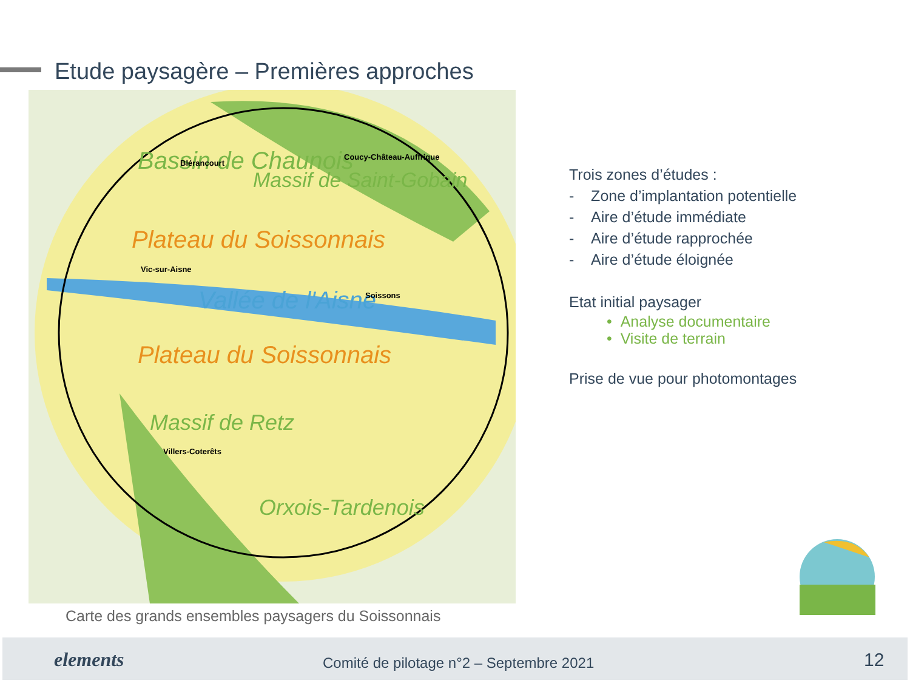Etude paysagère – Premières approches
Bassin de Chaunois
Plateau du Soissonnais
Vallée de l'Aisne
Plateau du Soissonnais
Massif de Retz
Orxois-Tardenois
Massif de Saint-Gobain
Blérancourt
Coucy-Château-Auffrique
Vic-sur-Aisne
Soissons
Villers-Coterêts
Carte des grands ensembles paysagers du Soissonnais
Trois zones d’études :
- Zone d’implantation potentielle
- Aire d’étude immédiate
- Aire d’étude rapprochée
- Aire d’étude éloignée
Etat initial paysager
• Analyse documentaire
• Visite de terrain
Prise de vue pour photomontages
elements
Comité de pilotage n°2 – Septembre 2021
12